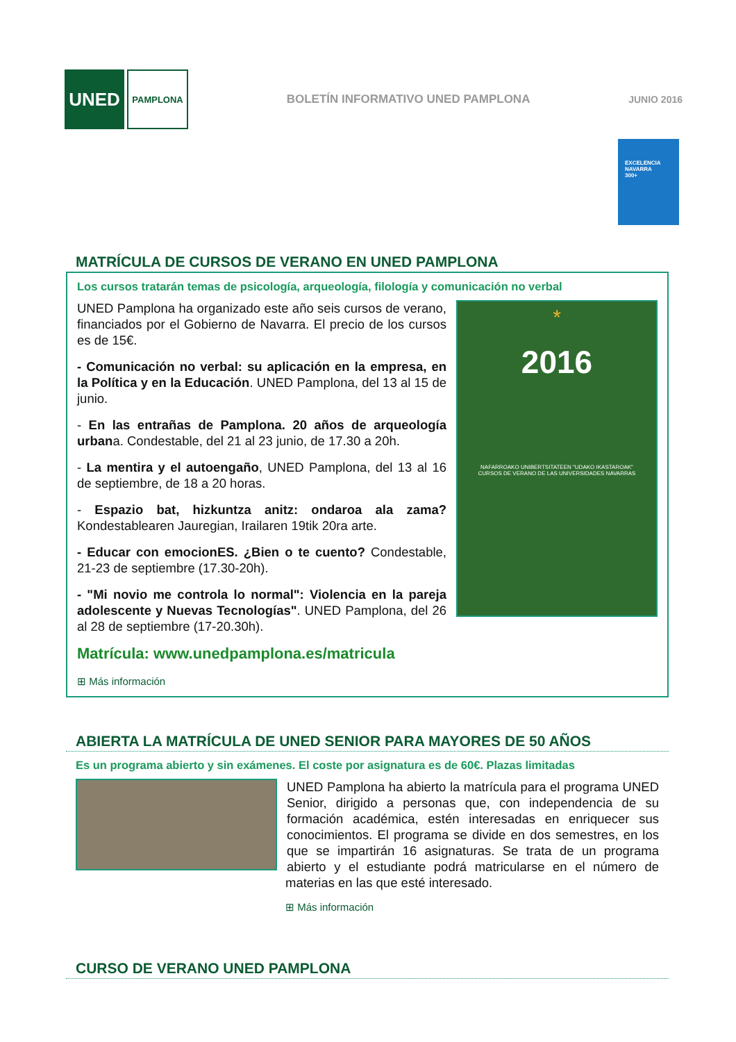UNED
PAMPLONA
BOLETÍN INFORMATIVO UNED PAMPLONA
JUNIO 2016
EXCELENCIA
NAVARRA
300+
MATRÍCULA DE CURSOS DE VERANO EN UNED PAMPLONA
Los cursos tratarán temas de psicología, arqueología, filología y comunicación no verbal
*
2016
NAFARROAKO UNIBERTSITATEEN "UDAKO IKASTAROAK"
CURSOS DE VERANO DE LAS UNIVERSIDADES NAVARRAS
UNED Pamplona ha organizado este año seis cursos de verano, financiados por el Gobierno de Navarra. El precio de los cursos es de 15€.
- Comunicación no verbal: su aplicación en la empresa, en la Política y en la Educación. UNED Pamplona, del 13 al 15 de junio.
- En las entrañas de Pamplona. 20 años de arqueología urbana. Condestable, del 21 al 23 junio, de 17.30 a 20h.
- La mentira y el autoengaño, UNED Pamplona, del 13 al 16 de septiembre, de 18 a 20 horas.
- Espazio bat, hizkuntza anitz: ondaroa ala zama? Kondestablearen Jauregian, Irailaren 19tik 20ra arte.
- Educar con emocionES. ¿Bien o te cuento? Condestable, 21-23 de septiembre (17.30-20h).
- "Mi novio me controla lo normal": Violencia en la pareja adolescente y Nuevas Tecnologías". UNED Pamplona, del 26 al 28 de septiembre (17-20.30h).
Matrícula: www.unedpamplona.es/matricula
⊞ Más información
ABIERTA LA MATRÍCULA DE UNED SENIOR PARA MAYORES DE 50 AÑOS
Es un programa abierto y sin exámenes. El coste por asignatura es de 60€. Plazas limitadas
UNED Pamplona ha abierto la matrícula para el programa UNED Senior, dirigido a personas que, con independencia de su formación académica, estén interesadas en enriquecer sus conocimientos. El programa se divide en dos semestres, en los que se impartirán 16 asignaturas. Se trata de un programa abierto y el estudiante podrá matricularse en el número de materias en las que esté interesado.
⊞ Más información
CURSO DE VERANO UNED PAMPLONA